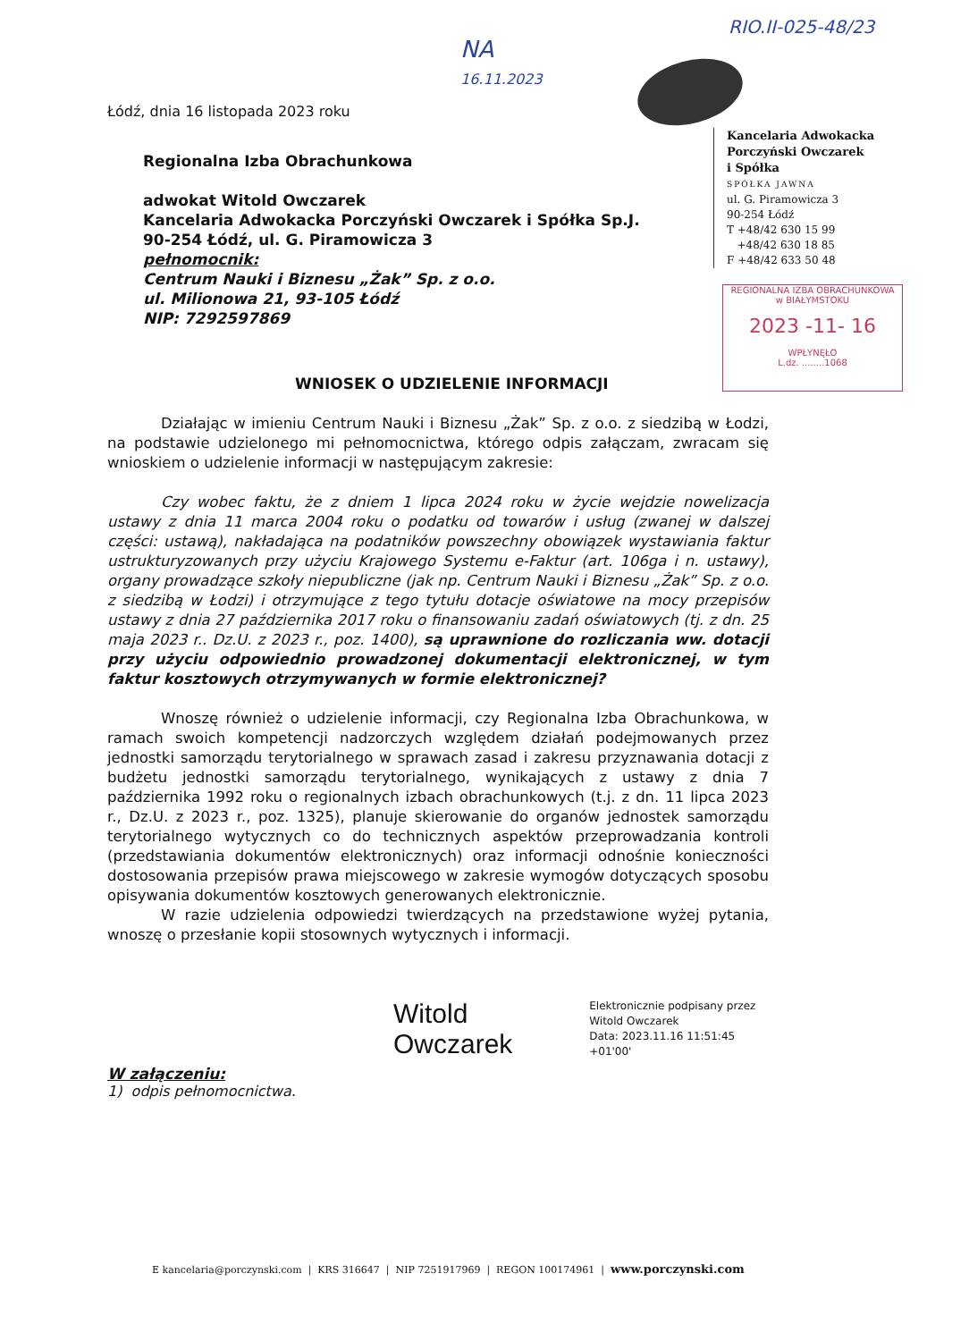RIO.II-025-48/23
NA
16.11.2023
Kancelaria Adwokacka
Porczyński Owczarek
i Spółka
SPÓŁKA JAWNA
ul. G. Piramowicza 3
90-254 Łódź
T +48/42 630 15 99
+48/42 630 18 85
F +48/42 633 50 48
REGIONALNA IZBA OBRACHUNKOWA
w BIAŁYMSTOKU
2023 -11- 16
WPŁYNĘŁO
L.dz. ........1068
Łódź, dnia 16 listopada 2023 roku
Regionalna Izba Obrachunkowa
adwokat Witold Owczarek
Kancelaria Adwokacka Porczyński Owczarek i Spółka Sp.J.
90-254 Łódź, ul. G. Piramowicza 3
pełnomocnik:
Centrum Nauki i Biznesu „Żak” Sp. z o.o.
ul. Milionowa 21, 93-105 Łódź
NIP: 7292597869
WNIOSEK O UDZIELENIE INFORMACJI
Działając w imieniu Centrum Nauki i Biznesu „Żak” Sp. z o.o. z siedzibą w Łodzi, na podstawie udzielonego mi pełnomocnictwa, którego odpis załączam, zwracam się wnioskiem o udzielenie informacji w następującym zakresie:
Czy wobec faktu, że z dniem 1 lipca 2024 roku w życie wejdzie nowelizacja ustawy z dnia 11 marca 2004 roku o podatku od towarów i usług (zwanej w dalszej części: ustawą), nakładająca na podatników powszechny obowiązek wystawiania faktur ustrukturyzowanych przy użyciu Krajowego Systemu e-Faktur (art. 106ga i n. ustawy), organy prowadzące szkoły niepubliczne (jak np. Centrum Nauki i Biznesu „Żak” Sp. z o.o. z siedzibą w Łodzi) i otrzymujące z tego tytułu dotacje oświatowe na mocy przepisów ustawy z dnia 27 października 2017 roku o finansowaniu zadań oświatowych (tj. z dn. 25 maja 2023 r.. Dz.U. z 2023 r., poz. 1400), są uprawnione do rozliczania ww. dotacji przy użyciu odpowiednio prowadzonej dokumentacji elektronicznej, w tym faktur kosztowych otrzymywanych w formie elektronicznej?
Wnoszę również o udzielenie informacji, czy Regionalna Izba Obrachunkowa, w ramach swoich kompetencji nadzorczych względem działań podejmowanych przez jednostki samorządu terytorialnego w sprawach zasad i zakresu przyznawania dotacji z budżetu jednostki samorządu terytorialnego, wynikających z ustawy z dnia 7 października 1992 roku o regionalnych izbach obrachunkowych (t.j. z dn. 11 lipca 2023 r., Dz.U. z 2023 r., poz. 1325), planuje skierowanie do organów jednostek samorządu terytorialnego wytycznych co do technicznych aspektów przeprowadzania kontroli (przedstawiania dokumentów elektronicznych) oraz informacji odnośnie konieczności dostosowania przepisów prawa miejscowego w zakresie wymogów dotyczących sposobu opisywania dokumentów kosztowych generowanych elektronicznie.
W razie udzielenia odpowiedzi twierdzących na przedstawione wyżej pytania, wnoszę o przesłanie kopii stosownych wytycznych i informacji.
Witold Owczarek Elektronicznie podpisany przez
Witold Owczarek
Data: 2023.11.16 11:51:45 +01'00'
W załączeniu:
1) odpis pełnomocnictwa.
E kancelaria@porczynski.com | KRS 316647 | NIP 7251917969 | REGON 100174961 | www.porczynski.com